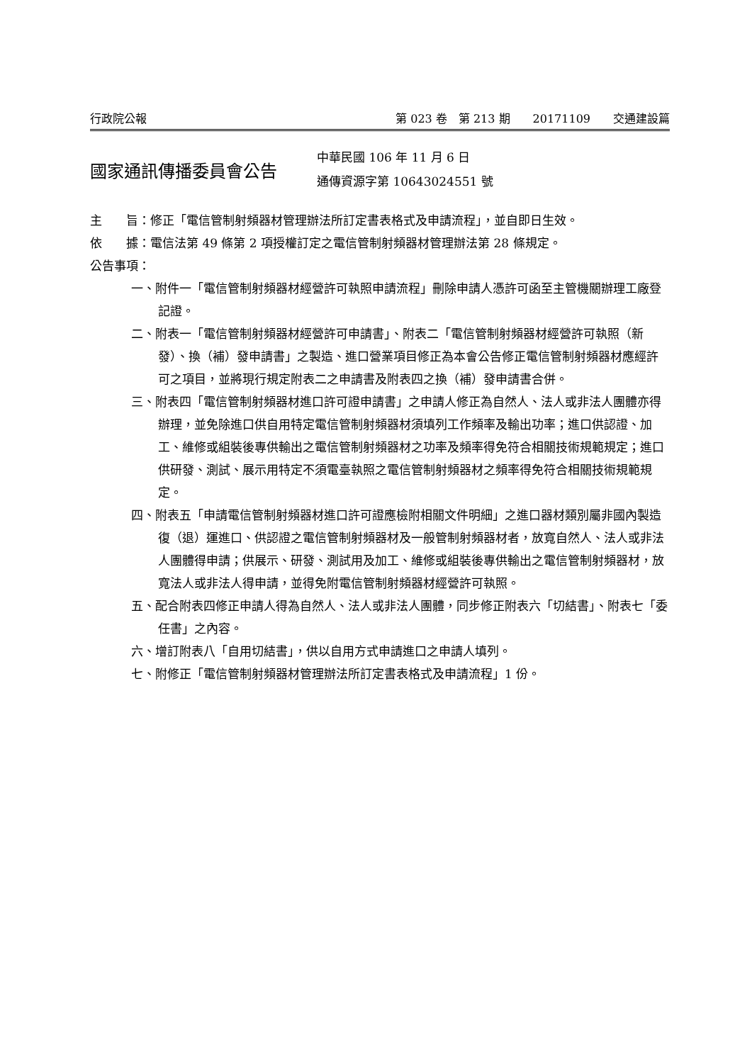行政院公報 第 023 卷　第 213 期　　20171109　　交通建設篇
國家通訊傳播委員會公告
中華民國 106 年 11 月 6 日
通傳資源字第 10643024551 號
主　　旨：修正「電信管制射頻器材管理辦法所訂定書表格式及申請流程」，並自即日生效。
依　　據：電信法第 49 條第 2 項授權訂定之電信管制射頻器材管理辦法第 28 條規定。
公告事項：
一、附件一「電信管制射頻器材經營許可執照申請流程」刪除申請人憑許可函至主管機關辦理工廠登記證。
二、附表一「電信管制射頻器材經營許可申請書」、附表二「電信管制射頻器材經營許可執照（新發）、換（補）發申請書」之製造、進口營業項目修正為本會公告修正電信管制射頻器材應經許可之項目，並將現行規定附表二之申請書及附表四之換（補）發申請書合併。
三、附表四「電信管制射頻器材進口許可證申請書」之申請人修正為自然人、法人或非法人團體亦得辦理，並免除進口供自用特定電信管制射頻器材須填列工作頻率及輸出功率；進口供認證、加工、維修或組裝後專供輸出之電信管制射頻器材之功率及頻率得免符合相關技術規範規定；進口供研發、測試、展示用特定不須電臺執照之電信管制射頻器材之頻率得免符合相關技術規範規定。
四、附表五「申請電信管制射頻器材進口許可證應檢附相關文件明細」之進口器材類別屬非國內製造復（退）運進口、供認證之電信管制射頻器材及一般管制射頻器材者，放寬自然人、法人或非法人團體得申請；供展示、研發、測試用及加工、維修或組裝後專供輸出之電信管制射頻器材，放寬法人或非法人得申請，並得免附電信管制射頻器材經營許可執照。
五、配合附表四修正申請人得為自然人、法人或非法人團體，同步修正附表六「切結書」、附表七「委任書」之內容。
六、增訂附表八「自用切結書」，供以自用方式申請進口之申請人填列。
七、附修正「電信管制射頻器材管理辦法所訂定書表格式及申請流程」1 份。